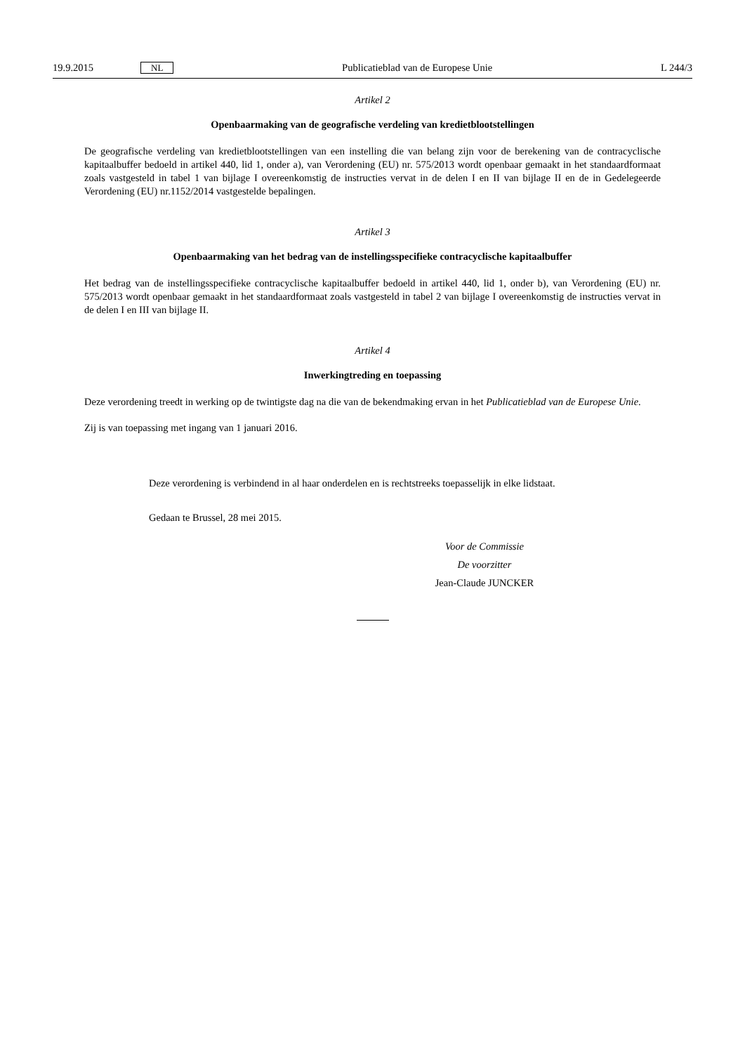19.9.2015 NL Publicatieblad van de Europese Unie L 244/3
Artikel 2
Openbaarmaking van de geografische verdeling van kredietblootstellingen
De geografische verdeling van kredietblootstellingen van een instelling die van belang zijn voor de berekening van de contracyclische kapitaalbuffer bedoeld in artikel 440, lid 1, onder a), van Verordening (EU) nr. 575/2013 wordt openbaar gemaakt in het standaardformaat zoals vastgesteld in tabel 1 van bijlage I overeenkomstig de instructies vervat in de delen I en II van bijlage II en de in Gedelegeerde Verordening (EU) nr.1152/2014 vastgestelde bepalingen.
Artikel 3
Openbaarmaking van het bedrag van de instellingsspecifieke contracyclische kapitaalbuffer
Het bedrag van de instellingsspecifieke contracyclische kapitaalbuffer bedoeld in artikel 440, lid 1, onder b), van Verordening (EU) nr. 575/2013 wordt openbaar gemaakt in het standaardformaat zoals vastgesteld in tabel 2 van bijlage I overeenkomstig de instructies vervat in de delen I en III van bijlage II.
Artikel 4
Inwerkingtreding en toepassing
Deze verordening treedt in werking op de twintigste dag na die van de bekendmaking ervan in het Publicatieblad van de Europese Unie.
Zij is van toepassing met ingang van 1 januari 2016.
Deze verordening is verbindend in al haar onderdelen en is rechtstreeks toepasselijk in elke lidstaat.
Gedaan te Brussel, 28 mei 2015.
Voor de Commissie
De voorzitter
Jean-Claude JUNCKER